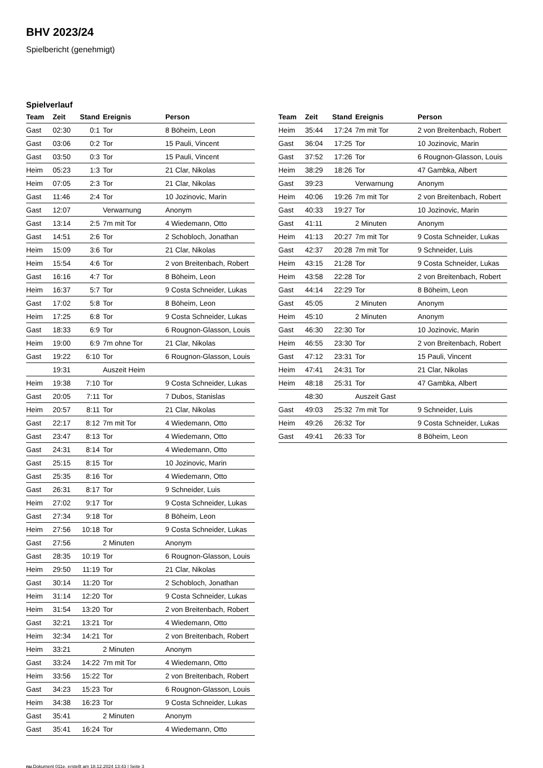BHV 2023/24
Spielbericht (genehmigt)
Spielverlauf
| Team | Zeit | Stand | Ereignis | Person |
| --- | --- | --- | --- | --- |
| Gast | 02:30 | 0:1 | Tor | 8 Böheim, Leon |
| Gast | 03:06 | 0:2 | Tor | 15 Pauli, Vincent |
| Gast | 03:50 | 0:3 | Tor | 15 Pauli, Vincent |
| Heim | 05:23 | 1:3 | Tor | 21 Clar, Nikolas |
| Heim | 07:05 | 2:3 | Tor | 21 Clar, Nikolas |
| Gast | 11:46 | 2:4 | Tor | 10 Jozinovic, Marin |
| Gast | 12:07 | | Verwarnung | Anonym |
| Gast | 13:14 | 2:5 | 7m mit Tor | 4 Wiedemann, Otto |
| Gast | 14:51 | 2:6 | Tor | 2 Schobloch, Jonathan |
| Heim | 15:09 | 3:6 | Tor | 21 Clar, Nikolas |
| Heim | 15:54 | 4:6 | Tor | 2 von Breitenbach, Robert |
| Gast | 16:16 | 4:7 | Tor | 8 Böheim, Leon |
| Heim | 16:37 | 5:7 | Tor | 9 Costa Schneider, Lukas |
| Gast | 17:02 | 5:8 | Tor | 8 Böheim, Leon |
| Heim | 17:25 | 6:8 | Tor | 9 Costa Schneider, Lukas |
| Gast | 18:33 | 6:9 | Tor | 6 Rougnon-Glasson, Louis |
| Heim | 19:00 | 6:9 | 7m ohne Tor | 21 Clar, Nikolas |
| Gast | 19:22 | 6:10 | Tor | 6 Rougnon-Glasson, Louis |
| | 19:31 | | Auszeit Heim | |
| Heim | 19:38 | 7:10 | Tor | 9 Costa Schneider, Lukas |
| Gast | 20:05 | 7:11 | Tor | 7 Dubos, Stanislas |
| Heim | 20:57 | 8:11 | Tor | 21 Clar, Nikolas |
| Gast | 22:17 | 8:12 | 7m mit Tor | 4 Wiedemann, Otto |
| Gast | 23:47 | 8:13 | Tor | 4 Wiedemann, Otto |
| Gast | 24:31 | 8:14 | Tor | 4 Wiedemann, Otto |
| Gast | 25:15 | 8:15 | Tor | 10 Jozinovic, Marin |
| Gast | 25:35 | 8:16 | Tor | 4 Wiedemann, Otto |
| Gast | 26:31 | 8:17 | Tor | 9 Schneider, Luis |
| Heim | 27:02 | 9:17 | Tor | 9 Costa Schneider, Lukas |
| Gast | 27:34 | 9:18 | Tor | 8 Böheim, Leon |
| Heim | 27:56 | 10:18 | Tor | 9 Costa Schneider, Lukas |
| Gast | 27:56 | | 2 Minuten | Anonym |
| Gast | 28:35 | 10:19 | Tor | 6 Rougnon-Glasson, Louis |
| Heim | 29:50 | 11:19 | Tor | 21 Clar, Nikolas |
| Gast | 30:14 | 11:20 | Tor | 2 Schobloch, Jonathan |
| Heim | 31:14 | 12:20 | Tor | 9 Costa Schneider, Lukas |
| Heim | 31:54 | 13:20 | Tor | 2 von Breitenbach, Robert |
| Gast | 32:21 | 13:21 | Tor | 4 Wiedemann, Otto |
| Heim | 32:34 | 14:21 | Tor | 2 von Breitenbach, Robert |
| Heim | 33:21 | | 2 Minuten | Anonym |
| Gast | 33:24 | 14:22 | 7m mit Tor | 4 Wiedemann, Otto |
| Heim | 33:56 | 15:22 | Tor | 2 von Breitenbach, Robert |
| Gast | 34:23 | 15:23 | Tor | 6 Rougnon-Glasson, Louis |
| Heim | 34:38 | 16:23 | Tor | 9 Costa Schneider, Lukas |
| Gast | 35:41 | | 2 Minuten | Anonym |
| Gast | 35:41 | 16:24 | Tor | 4 Wiedemann, Otto |
| Team | Zeit | Stand | Ereignis | Person |
| --- | --- | --- | --- | --- |
| Heim | 35:44 | 17:24 | 7m mit Tor | 2 von Breitenbach, Robert |
| Gast | 36:04 | 17:25 | Tor | 10 Jozinovic, Marin |
| Gast | 37:52 | 17:26 | Tor | 6 Rougnon-Glasson, Louis |
| Heim | 38:29 | 18:26 | Tor | 47 Gambka, Albert |
| Gast | 39:23 | | Verwarnung | Anonym |
| Heim | 40:06 | 19:26 | 7m mit Tor | 2 von Breitenbach, Robert |
| Gast | 40:33 | 19:27 | Tor | 10 Jozinovic, Marin |
| Gast | 41:11 | | 2 Minuten | Anonym |
| Heim | 41:13 | 20:27 | 7m mit Tor | 9 Costa Schneider, Lukas |
| Gast | 42:37 | 20:28 | 7m mit Tor | 9 Schneider, Luis |
| Heim | 43:15 | 21:28 | Tor | 9 Costa Schneider, Lukas |
| Heim | 43:58 | 22:28 | Tor | 2 von Breitenbach, Robert |
| Gast | 44:14 | 22:29 | Tor | 8 Böheim, Leon |
| Gast | 45:05 | | 2 Minuten | Anonym |
| Heim | 45:10 | | 2 Minuten | Anonym |
| Gast | 46:30 | 22:30 | Tor | 10 Jozinovic, Marin |
| Heim | 46:55 | 23:30 | Tor | 2 von Breitenbach, Robert |
| Gast | 47:12 | 23:31 | Tor | 15 Pauli, Vincent |
| Heim | 47:41 | 24:31 | Tor | 21 Clar, Nikolas |
| Heim | 48:18 | 25:31 | Tor | 47 Gambka, Albert |
| | 48:30 | | Auszeit Gast | |
| Gast | 49:03 | 25:32 | 7m mit Tor | 9 Schneider, Luis |
| Heim | 49:26 | 26:32 | Tor | 9 Costa Schneider, Lukas |
| Gast | 49:41 | 26:33 | Tor | 8 Böheim, Leon |
nu.Dokument 011e, erstellt am 18.12.2024 13:43 | Seite 3